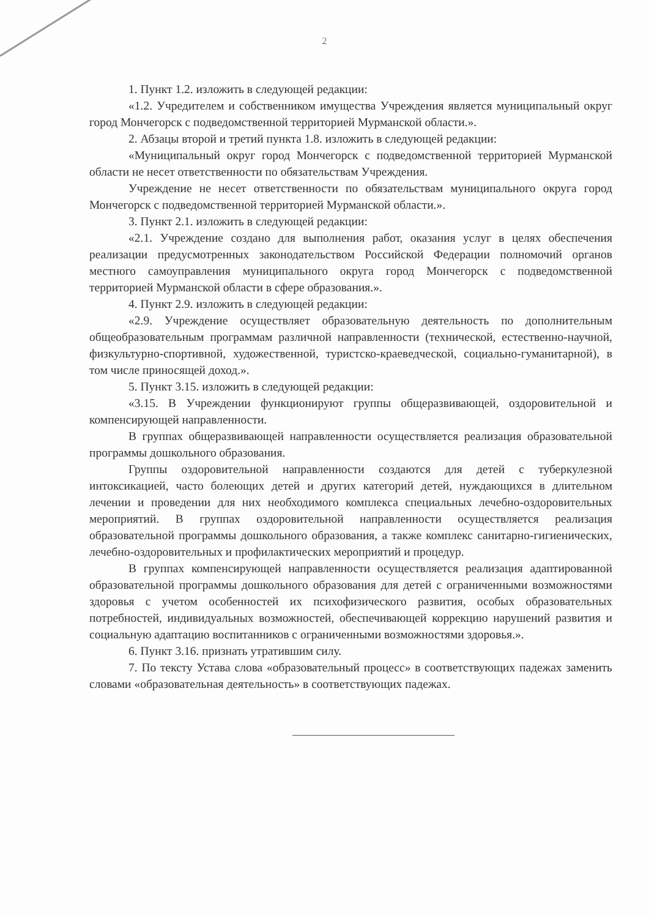2
1. Пункт 1.2. изложить в следующей редакции:
«1.2. Учредителем и собственником имущества Учреждения является муниципальный округ город Мончегорск с подведомственной территорией Мурманской области.».
2. Абзацы второй и третий пункта 1.8. изложить в следующей редакции:
«Муниципальный округ город Мончегорск с подведомственной территорией Мурманской области не несет ответственности по обязательствам Учреждения.
Учреждение не несет ответственности по обязательствам муниципального округа город Мончегорск с подведомственной территорией Мурманской области.».
3. Пункт 2.1. изложить в следующей редакции:
«2.1. Учреждение создано для выполнения работ, оказания услуг в целях обеспечения реализации предусмотренных законодательством Российской Федерации полномочий органов местного самоуправления муниципального округа город Мончегорск с подведомственной территорией Мурманской области в сфере образования.».
4. Пункт 2.9. изложить в следующей редакции:
«2.9. Учреждение осуществляет образовательную деятельность по дополнительным общеобразовательным программам различной направленности (технической, естественно-научной, физкультурно-спортивной, художественной, туристско-краеведческой, социально-гуманитарной), в том числе приносящей доход.».
5. Пункт 3.15. изложить в следующей редакции:
«3.15. В Учреждении функционируют группы общеразвивающей, оздоровительной и компенсирующей направленности.
В группах общеразвивающей направленности осуществляется реализация образовательной программы дошкольного образования.
Группы оздоровительной направленности создаются для детей с туберкулезной интоксикацией, часто болеющих детей и других категорий детей, нуждающихся в длительном лечении и проведении для них необходимого комплекса специальных лечебно-оздоровительных мероприятий. В группах оздоровительной направленности осуществляется реализация образовательной программы дошкольного образования, а также комплекс санитарно-гигиенических, лечебно-оздоровительных и профилактических мероприятий и процедур.
В группах компенсирующей направленности осуществляется реализация адаптированной образовательной программы дошкольного образования для детей с ограниченными возможностями здоровья с учетом особенностей их психофизического развития, особых образовательных потребностей, индивидуальных возможностей, обеспечивающей коррекцию нарушений развития и социальную адаптацию воспитанников с ограниченными возможностями здоровья.».
6. Пункт 3.16. признать утратившим силу.
7. По тексту Устава слова «образовательный процесс» в соответствующих падежах заменить словами «образовательная деятельность» в соответствующих падежах.